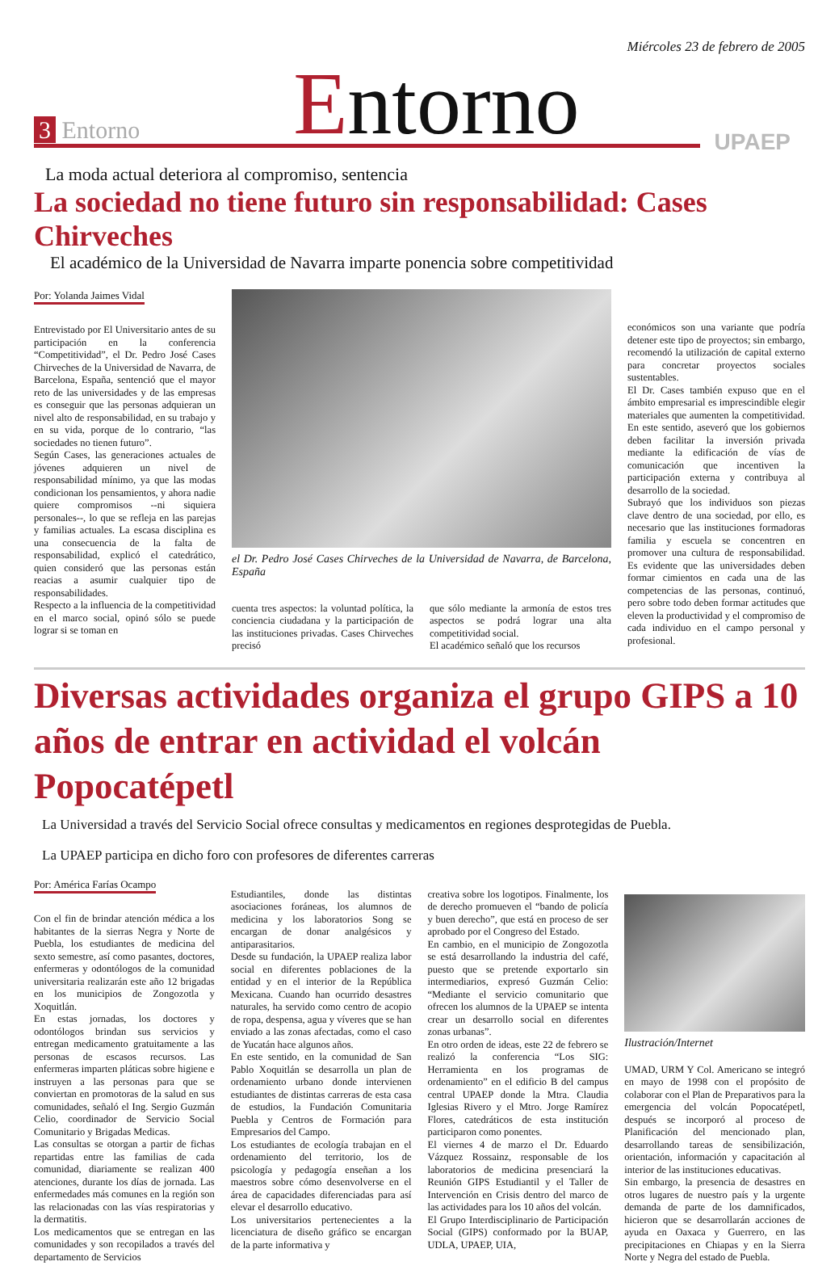Miércoles 23 de febrero de 2005
3 Entorno
Entorno
UPAEP
La moda actual deteriora al compromiso, sentencia
La sociedad no tiene futuro sin responsabilidad: Cases Chirveches
El académico de la Universidad de Navarra imparte ponencia sobre competitividad
Por: Yolanda Jaimes Vidal
Entrevistado por El Universitario antes de su participación en la conferencia “Competitividad”, el Dr. Pedro José Cases Chirveches de la Universidad de Navarra, de Barcelona, España, sentenció que el mayor reto de las universidades y de las empresas es conseguir que las personas adquieran un nivel alto de responsabilidad, en su trabajo y en su vida, porque de lo contrario, “las sociedades no tienen futuro”.
Según Cases, las generaciones actuales de jóvenes adquieren un nivel de responsabilidad mínimo, ya que las modas condicionan los pensamientos, y ahora nadie quiere compromisos --ni siquiera personales--, lo que se refleja en las parejas y familias actuales. La escasa disciplina es una consecuencia de la falta de responsabilidad, explicó el catedrático, quien consideró que las personas están reacias a asumir cualquier tipo de responsabilidades.
Respecto a la influencia de la competitividad en el marco social, opinó sólo se puede lograr si se toman en
el Dr. Pedro José Cases Chirveches de la Universidad de Navarra, de Barcelona, España
cuenta tres aspectos: la voluntad política, la conciencia ciudadana y la participación de las instituciones privadas. Cases Chirveches precisó
que sólo mediante la armonía de estos tres aspectos se podrá lograr una alta competitividad social.
El académico señaló que los recursos
económicos son una variante que podría detener este tipo de proyectos; sin embargo, recomendó la utilización de capital externo para concretar proyectos sociales sustentables.
El Dr. Cases también expuso que en el ámbito empresarial es imprescindible elegir materiales que aumenten la competitividad. En este sentido, aseveró que los gobiernos deben facilitar la inversión privada mediante la edificación de vías de comunicación que incentiven la participación externa y contribuya al desarrollo de la sociedad.
Subrayó que los individuos son piezas clave dentro de una sociedad, por ello, es necesario que las instituciones formadoras familia y escuela se concentren en promover una cultura de responsabilidad. Es evidente que las universidades deben formar cimientos en cada una de las competencias de las personas, continuó, pero sobre todo deben formar actitudes que eleven la productividad y el compromiso de cada individuo en el campo personal y profesional.
Diversas actividades organiza el grupo GIPS a 10 años de entrar en actividad el volcán Popocatépetl
La Universidad a través del Servicio Social ofrece consultas y medicamentos en regiones desprotegidas de Puebla.
La UPAEP participa en dicho foro con profesores de diferentes carreras
Por: América Farías Ocampo
Con el fin de brindar atención médica a los habitantes de la sierras Negra y Norte de Puebla, los estudiantes de medicina del sexto semestre, así como pasantes, doctores, enfermeras y odontólogos de la comunidad universitaria realizarán este año 12 brigadas en los municipios de Zongozotla y Xoquitlán.
En estas jornadas, los doctores y odontólogos brindan sus servicios y entregan medicamento gratuitamente a las personas de escasos recursos. Las enfermeras imparten pláticas sobre higiene e instruyen a las personas para que se conviertan en promotoras de la salud en sus comunidades, señaló el Ing. Sergio Guzmán Celio, coordinador de Servicio Social Comunitario y Brigadas Medicas.
Las consultas se otorgan a partir de fichas repartidas entre las familias de cada comunidad, diariamente se realizan 400 atenciones, durante los días de jornada. Las enfermedades más comunes en la región son las relacionadas con las vías respiratorias y la dermatitis.
Los medicamentos que se entregan en las comunidades y son recopilados a través del departamento de Servicios
Estudiantiles, donde las distintas asociaciones foráneas, los alumnos de medicina y los laboratorios Song se encargan de donar analgésicos y antiparasitarios.
Desde su fundación, la UPAEP realiza labor social en diferentes poblaciones de la entidad y en el interior de la República Mexicana. Cuando han ocurrido desastres naturales, ha servido como centro de acopio de ropa, despensa, agua y víveres que se han enviado a las zonas afectadas, como el caso de Yucatán hace algunos años.
En este sentido, en la comunidad de San Pablo Xoquitlán se desarrolla un plan de ordenamiento urbano donde intervienen estudiantes de distintas carreras de esta casa de estudios, la Fundación Comunitaria Puebla y Centros de Formación para Empresarios del Campo.
Los estudiantes de ecología trabajan en el ordenamiento del territorio, los de psicología y pedagogía enseñan a los maestros sobre cómo desenvolverse en el área de capacidades diferenciadas para así elevar el desarrollo educativo.
Los universitarios pertenecientes a la licenciatura de diseño gráfico se encargan de la parte informativa y
creativa sobre los logotipos. Finalmente, los de derecho promueven el “bando de policía y buen derecho”, que está en proceso de ser aprobado por el Congreso del Estado.
En cambio, en el municipio de Zongozotla se está desarrollando la industria del café, puesto que se pretende exportarlo sin intermediarios, expresó Guzmán Celio: “Mediante el servicio comunitario que ofrecen los alumnos de la UPAEP se intenta crear un desarrollo social en diferentes zonas urbanas”.
En otro orden de ideas, este 22 de febrero se realizó la conferencia “Los SIG: Herramienta en los programas de ordenamiento” en el edificio B del campus central UPAEP donde la Mtra. Claudia Iglesias Rivero y el Mtro. Jorge Ramírez Flores, catedráticos de esta institución participaron como ponentes.
El viernes 4 de marzo el Dr. Eduardo Vázquez Rossainz, responsable de los laboratorios de medicina presenciará la Reunión GIPS Estudiantil y el Taller de Intervención en Crisis dentro del marco de las actividades para los 10 años del volcán.
El Grupo Interdisciplinario de Participación Social (GIPS) conformado por la BUAP, UDLA, UPAEP, UIA,
Ilustración/Internet
UMAD, URM Y Col. Americano se integró en mayo de 1998 con el propósito de colaborar con el Plan de Preparativos para la emergencia del volcán Popocatépetl, después se incorporó al proceso de Planificación del mencionado plan, desarrollando tareas de sensibilización, orientación, información y capacitación al interior de las instituciones educativas.
Sin embargo, la presencia de desastres en otros lugares de nuestro país y la urgente demanda de parte de los damnificados, hicieron que se desarrollarán acciones de ayuda en Oaxaca y Guerrero, en las precipitaciones en Chiapas y en la Sierra Norte y Negra del estado de Puebla.